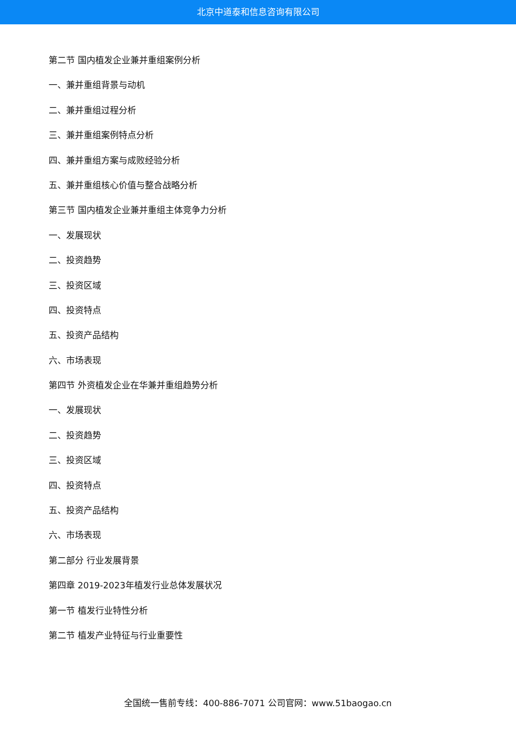北京中道泰和信息咨询有限公司
第二节 国内植发企业兼并重组案例分析
一、兼并重组背景与动机
二、兼并重组过程分析
三、兼并重组案例特点分析
四、兼并重组方案与成败经验分析
五、兼并重组核心价值与整合战略分析
第三节 国内植发企业兼并重组主体竞争力分析
一、发展现状
二、投资趋势
三、投资区域
四、投资特点
五、投资产品结构
六、市场表现
第四节 外资植发企业在华兼并重组趋势分析
一、发展现状
二、投资趋势
三、投资区域
四、投资特点
五、投资产品结构
六、市场表现
第二部分 行业发展背景
第四章 2019-2023年植发行业总体发展状况
第一节 植发行业特性分析
第二节 植发产业特征与行业重要性
全国统一售前专线：400-886-7071 公司官网：www.51baogao.cn